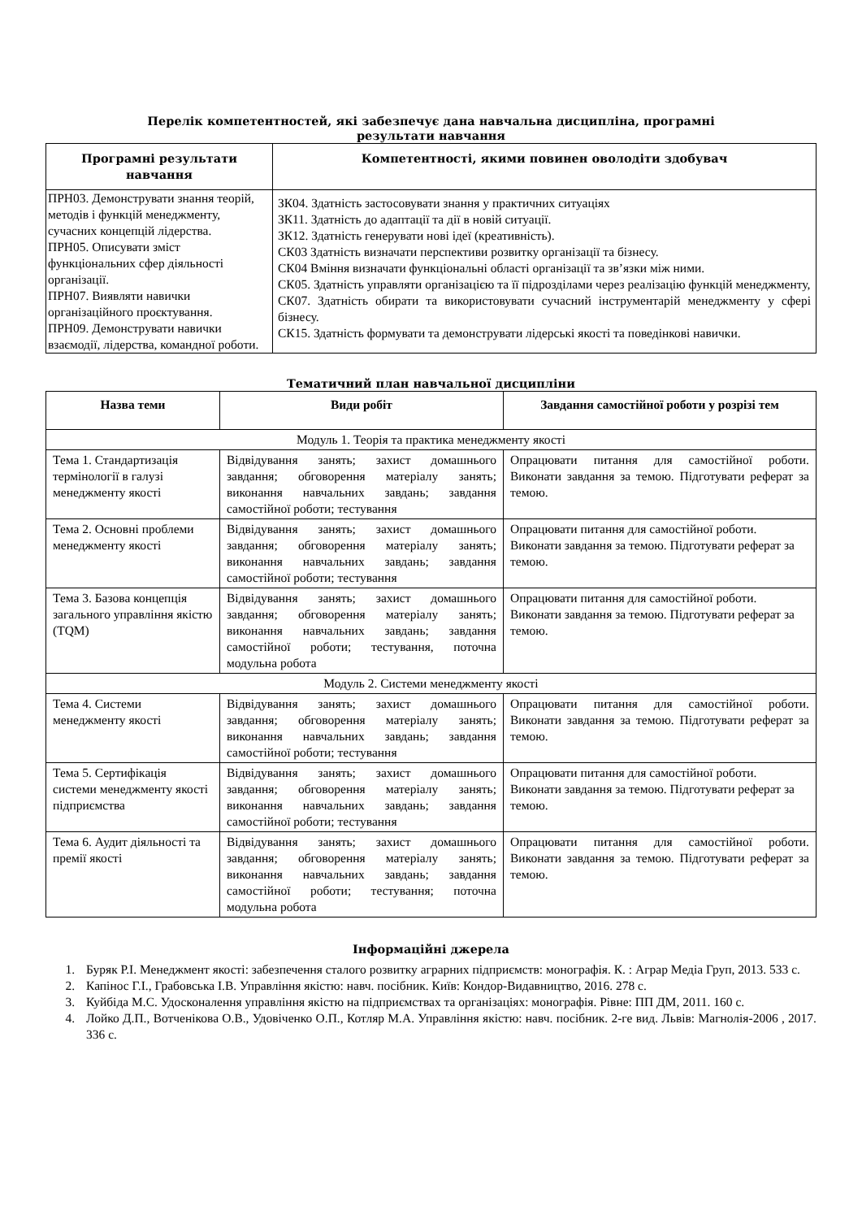Перелік компетентностей, які забезпечує дана навчальна дисципліна, програмні
результати навчання
| Програмні результати навчання | Компетентності, якими повинен оволодіти здобувач |
| --- | --- |
| ПРН03. Демонструвати знання теорій, методів і функцій менеджменту, сучасних концепцій лідерства. ПРН05. Описувати зміст функціональних сфер діяльності організації. ПРН07. Виявляти навички організаційного проєктування. ПРН09. Демонструвати навички взаємодії, лідерства, командної роботи. | ЗК04. Здатність застосовувати знання у практичних ситуаціях ЗК11. Здатність до адаптації та дії в новій ситуації. ЗК12. Здатність генерувати нові ідеї (креативність). СК03 Здатність визначати перспективи розвитку організації та бізнесу. СК04 Вміння визначати функціональні області організації та зв’язки між ними. СК05. Здатність управляти організацією та її підрозділами через реалізацію функцій менеджменту, СК07. Здатність обирати та використовувати сучасний інструментарій менеджменту у сфері бізнесу. СК15. Здатність формувати та демонструвати лідерські якості та поведінкові навички. |
Тематичний план навчальної дисципліни
| Назва теми | Види робіт | Завдання самостійної роботи у розрізі тем |
| --- | --- | --- |
| Модуль 1. Теорія та практика менеджменту якості | | |
| Тема 1. Стандартизація термінології в галузі менеджменту якості | Відвідування занять; захист домашнього завдання; обговорення матеріалу занять; виконання навчальних завдань; завдання самостійної роботи; тестування | Опрацювати питання для самостійної роботи. Виконати завдання за темою. Підготувати реферат за темою. |
| Тема 2. Основні проблеми менеджменту якості | Відвідування занять; захист домашнього завдання; обговорення матеріалу занять; виконання навчальних завдань; завдання самостійної роботи; тестування | Опрацювати питання для самостійної роботи. Виконати завдання за темою. Підготувати реферат за темою. |
| Тема 3. Базова концепція загального управління якістю (TQM) | Відвідування занять; захист домашнього завдання; обговорення матеріалу занять; виконання навчальних завдань; завдання самостійної роботи; тестування, поточна модульна робота | Опрацювати питання для самостійної роботи. Виконати завдання за темою. Підготувати реферат за темою. |
| Модуль 2. Системи менеджменту якості | | |
| Тема 4. Системи менеджменту якості | Відвідування занять; захист домашнього завдання; обговорення матеріалу занять; виконання навчальних завдань; завдання самостійної роботи; тестування | Опрацювати питання для самостійної роботи. Виконати завдання за темою. Підготувати реферат за темою. |
| Тема 5. Сертифікація системи менеджменту якості підприємства | Відвідування занять; захист домашнього завдання; обговорення матеріалу занять; виконання навчальних завдань; завдання самостійної роботи; тестування | Опрацювати питання для самостійної роботи. Виконати завдання за темою. Підготувати реферат за темою. |
| Тема 6. Аудит діяльності та премії якості | Відвідування занять; захист домашнього завдання; обговорення матеріалу занять; виконання навчальних завдань; завдання самостійної роботи; тестування; поточна модульна робота | Опрацювати питання для самостійної роботи. Виконати завдання за темою. Підготувати реферат за темою. |
Інформаційні джерела
1. Буряк Р.І. Менеджмент якості: забезпечення сталого розвитку аграрних підприємств: монографія. К. : Аграр Медіа Груп, 2013. 533 с.
2. Капінос Г.І., Грабовська І.В. Управління якістю: навч. посібник. Київ: Кондор-Видавництво, 2016. 278 с.
3. Куйбіда М.С. Удосконалення управління якістю на підприємствах та організаціях: монографія. Рівне: ПП ДМ, 2011. 160 с.
4. Лойко Д.П., Вотченікова О.В., Удовіченко О.П., Котляр М.А. Управління якістю: навч. посібник. 2-ге вид. Львів: Магнолія-2006 , 2017. 336 с.